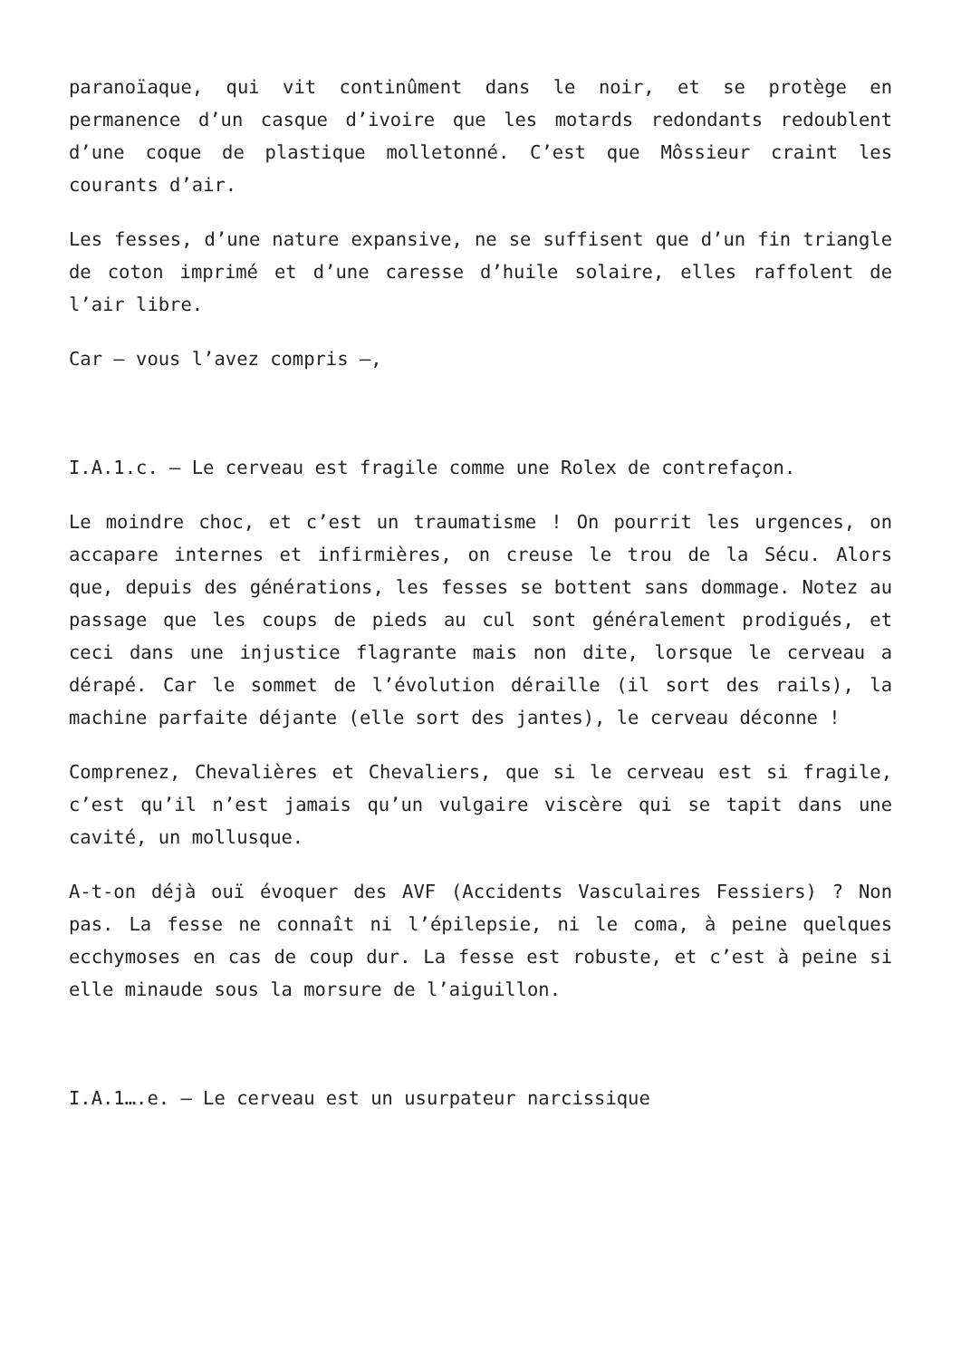paranoïaque, qui vit continûment dans le noir, et se protège en permanence d’un casque d’ivoire que les motards redondants redoublent d’une coque de plastique molletonné. C’est que Môssieur craint les courants d’air.
Les fesses, d’une nature expansive, ne se suffisent que d’un fin triangle de coton imprimé et d’une caresse d’huile solaire, elles raffolent de l’air libre.
Car – vous l’avez compris –,
I.A.1.c. – Le cerveau est fragile comme une Rolex de contrefaçon.
Le moindre choc, et c’est un traumatisme ! On pourrit les urgences, on accapare internes et infirmières, on creuse le trou de la Sécu. Alors que, depuis des générations, les fesses se bottent sans dommage. Notez au passage que les coups de pieds au cul sont généralement prodigués, et ceci dans une injustice flagrante mais non dite, lorsque le cerveau a dérapé. Car le sommet de l’évolution déraille (il sort des rails), la machine parfaite déjante (elle sort des jantes), le cerveau déconne !
Comprenez, Chevalières et Chevaliers, que si le cerveau est si fragile, c’est qu’il n’est jamais qu’un vulgaire viscère qui se tapit dans une cavité, un mollusque.
A-t-on déjà ouï évoquer des AVF (Accidents Vasculaires Fessiers) ? Non pas. La fesse ne connaît ni l’épilepsie, ni le coma, à peine quelques ecchymoses en cas de coup dur. La fesse est robuste, et c’est à peine si elle minaude sous la morsure de l’aiguillon.
I.A.1….e. – Le cerveau est un usurpateur narcissique